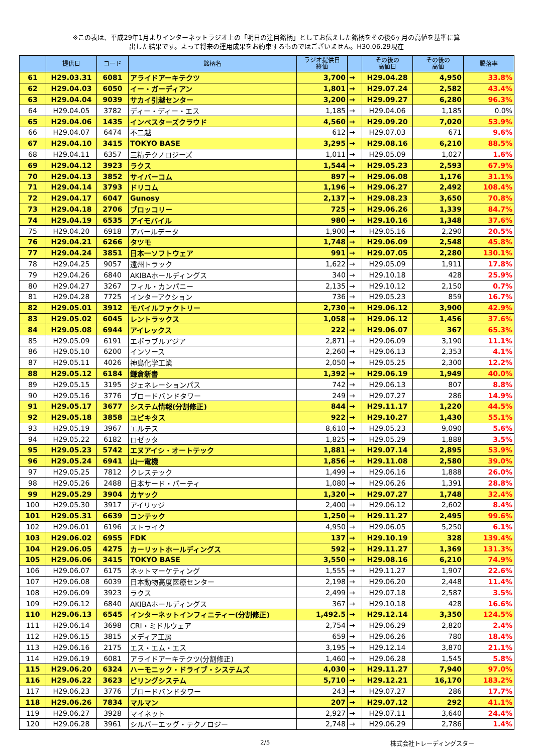※この表は、平成29年1月よりインターネットラジオ上の「明日の注目銘柄」としてお伝えした銘柄をその後6ヶ月の高値を基準に算
出した結果です。よって将来の運用成果をお約束するものではございません。H30.06.29現在
| | 提供日 | コード | 銘柄名 | ラジオ提供日 終値 | | その後の 高値日 | その後の 高値 | 騰落率 |
| --- | --- | --- | --- | --- | --- | --- | --- | --- |
| 61 | H29.03.31 | 6081 | アライドアーキテクツ | 3,700 | → | H29.04.28 | 4,950 | 33.8% |
| 62 | H29.04.03 | 6050 | イー・ガーディアン | 1,801 | → | H29.07.24 | 2,582 | 43.4% |
| 63 | H29.04.04 | 9039 | サカイ引越センター | 3,200 | → | H29.09.27 | 6,280 | 96.3% |
| 64 | H29.04.05 | 3782 | ディー・ディー・エス | 1,185 | → | H29.04.06 | 1,185 | 0.0% |
| 65 | H29.04.06 | 1435 | インベスターズクラウド | 4,560 | → | H29.09.20 | 7,020 | 53.9% |
| 66 | H29.04.07 | 6474 | 不二越 | 612 | → | H29.07.03 | 671 | 9.6% |
| 67 | H29.04.10 | 3415 | TOKYO BASE | 3,295 | → | H29.08.16 | 6,210 | 88.5% |
| 68 | H29.04.11 | 6357 | 三精テクノロジーズ | 1,011 | → | H29.05.09 | 1,027 | 1.6% |
| 69 | H29.04.12 | 3923 | ラクス | 1,544 | → | H29.05.23 | 2,593 | 67.9% |
| 70 | H29.04.13 | 3852 | サイバーコム | 897 | → | H29.06.08 | 1,176 | 31.1% |
| 71 | H29.04.14 | 3793 | ドリコム | 1,196 | → | H29.06.27 | 2,492 | 108.4% |
| 72 | H29.04.17 | 6047 | Gunosy | 2,137 | → | H29.08.23 | 3,650 | 70.8% |
| 73 | H29.04.18 | 2706 | ブロッコリー | 725 | → | H29.06.26 | 1,339 | 84.7% |
| 74 | H29.04.19 | 6535 | アイモバイル | 980 | → | H29.10.16 | 1,348 | 37.6% |
| 75 | H29.04.20 | 6918 | アバールデータ | 1,900 | → | H29.05.16 | 2,290 | 20.5% |
| 76 | H29.04.21 | 6266 | タツモ | 1,748 | → | H29.06.09 | 2,548 | 45.8% |
| 77 | H29.04.24 | 3851 | 日本一ソフトウェア | 991 | → | H29.07.05 | 2,280 | 130.1% |
| 78 | H29.04.25 | 9057 | 遠州トラック | 1,622 | → | H29.05.09 | 1,911 | 17.8% |
| 79 | H29.04.26 | 6840 | AKIBAホールディングス | 340 | → | H29.10.18 | 428 | 25.9% |
| 80 | H29.04.27 | 3267 | フィル・カンパニー | 2,135 | → | H29.10.12 | 2,150 | 0.7% |
| 81 | H29.04.28 | 7725 | インターアクション | 736 | → | H29.05.23 | 859 | 16.7% |
| 82 | H29.05.01 | 3912 | モバイルファクトリー | 2,730 | → | H29.06.12 | 3,900 | 42.9% |
| 83 | H29.05.02 | 6045 | レントラックス | 1,058 | → | H29.06.12 | 1,456 | 37.6% |
| 84 | H29.05.08 | 6944 | アイレックス | 222 | → | H29.06.07 | 367 | 65.3% |
| 85 | H29.05.09 | 6191 | エボラブルアジア | 2,871 | → | H29.06.09 | 3,190 | 11.1% |
| 86 | H29.05.10 | 6200 | インソース | 2,260 | → | H29.06.13 | 2,353 | 4.1% |
| 87 | H29.05.11 | 4026 | 神島化学工業 | 2,050 | → | H29.05.25 | 2,300 | 12.2% |
| 88 | H29.05.12 | 6184 | 鎌倉新書 | 1,392 | → | H29.06.19 | 1,949 | 40.0% |
| 89 | H29.05.15 | 3195 | ジェネレーションパス | 742 | → | H29.06.13 | 807 | 8.8% |
| 90 | H29.05.16 | 3776 | ブロードバンドタワー | 249 | → | H29.07.27 | 286 | 14.9% |
| 91 | H29.05.17 | 3677 | システム情報(分割修正) | 844 | → | H29.11.17 | 1,220 | 44.5% |
| 92 | H29.05.18 | 3858 | ユビキタス | 922 | → | H29.10.27 | 1,430 | 55.1% |
| 93 | H29.05.19 | 3967 | エルテス | 8,610 | → | H29.05.23 | 9,090 | 5.6% |
| 94 | H29.05.22 | 6182 | ロゼッタ | 1,825 | → | H29.05.29 | 1,888 | 3.5% |
| 95 | H29.05.23 | 5742 | エヌアイシ・オートテック | 1,881 | → | H29.07.14 | 2,895 | 53.9% |
| 96 | H29.05.24 | 6941 | 山一電機 | 1,856 | → | H29.11.08 | 2,580 | 39.0% |
| 97 | H29.05.25 | 7812 | クレステック | 1,499 | → | H29.06.16 | 1,888 | 26.0% |
| 98 | H29.05.26 | 2488 | 日本サード・パーティ | 1,080 | → | H29.06.26 | 1,391 | 28.8% |
| 99 | H29.05.29 | 3904 | カヤック | 1,320 | → | H29.07.27 | 1,748 | 32.4% |
| 100 | H29.05.30 | 3917 | アイリッジ | 2,400 | → | H29.06.12 | 2,602 | 8.4% |
| 101 | H29.05.31 | 6639 | コンテック | 1,250 | → | H29.11.27 | 2,495 | 99.6% |
| 102 | H29.06.01 | 6196 | ストライク | 4,950 | → | H29.06.05 | 5,250 | 6.1% |
| 103 | H29.06.02 | 6955 | FDK | 137 | → | H29.10.19 | 328 | 139.4% |
| 104 | H29.06.05 | 4275 | カーリットホールディングス | 592 | → | H29.11.27 | 1,369 | 131.3% |
| 105 | H29.06.06 | 3415 | TOKYO BASE | 3,550 | → | H29.08.16 | 6,210 | 74.9% |
| 106 | H29.06.07 | 6175 | ネットマーケティング | 1,555 | → | H29.11.27 | 1,907 | 22.6% |
| 107 | H29.06.08 | 6039 | 日本動物高度医療センター | 2,198 | → | H29.06.20 | 2,448 | 11.4% |
| 108 | H29.06.09 | 3923 | ラクス | 2,499 | → | H29.07.18 | 2,587 | 3.5% |
| 109 | H29.06.12 | 6840 | AKIBAホールディングス | 367 | → | H29.10.18 | 428 | 16.6% |
| 110 | H29.06.13 | 6545 | インターネットインフィニティー(分割修正) | 1,492.5 | → | H29.12.14 | 3,350 | 124.5% |
| 111 | H29.06.14 | 3698 | CRI・ミドルウェア | 2,754 | → | H29.06.29 | 2,820 | 2.4% |
| 112 | H29.06.15 | 3815 | メディア工房 | 659 | → | H29.06.26 | 780 | 18.4% |
| 113 | H29.06.16 | 2175 | エス・エム・エス | 3,195 | → | H29.12.14 | 3,870 | 21.1% |
| 114 | H29.06.19 | 6081 | アライドアーキテクツ(分割修正) | 1,460 | → | H29.06.28 | 1,545 | 5.8% |
| 115 | H29.06.20 | 6324 | ハーモニック・ドライブ・システムズ | 4,030 | → | H29.11.27 | 7,940 | 97.0% |
| 116 | H29.06.22 | 3623 | ビリングシステム | 5,710 | → | H29.12.21 | 16,170 | 183.2% |
| 117 | H29.06.23 | 3776 | ブロードバンドタワー | 243 | → | H29.07.27 | 286 | 17.7% |
| 118 | H29.06.26 | 7834 | マルマン | 207 | → | H29.07.12 | 292 | 41.1% |
| 119 | H29.06.27 | 3928 | マイネット | 2,927 | → | H29.07.11 | 3,640 | 24.4% |
| 120 | H29.06.28 | 3961 | シルバーエッグ・テクノロジー | 2,748 | → | H29.06.29 | 2,786 | 1.4% |
2/5 株式会社トレーディングスター